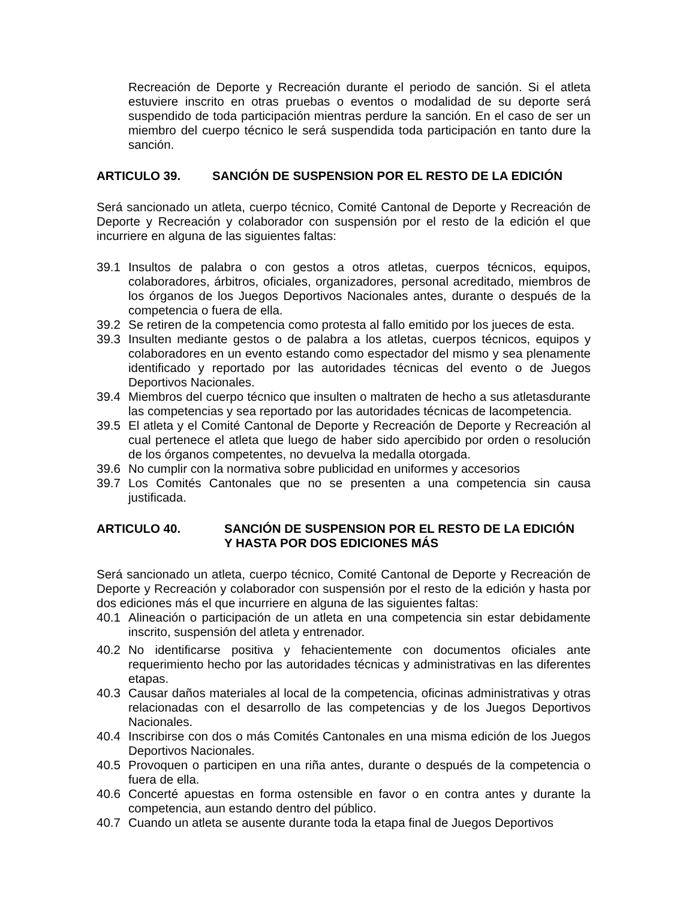Recreación de Deporte y Recreación durante el periodo de sanción. Si el atleta estuviere inscrito en otras pruebas o eventos o modalidad de su deporte será suspendido de toda participación mientras perdure la sanción. En el caso de ser un miembro del cuerpo técnico le será suspendida toda participación en tanto dure la sanción.
ARTICULO 39. SANCIÓN DE SUSPENSION POR EL RESTO DE LA EDICIÓN
Será sancionado un atleta, cuerpo técnico, Comité Cantonal de Deporte y Recreación de Deporte y Recreación y colaborador con suspensión por el resto de la edición el que incurriere en alguna de las siguientes faltas:
39.1 Insultos de palabra o con gestos a otros atletas, cuerpos técnicos, equipos, colaboradores, árbitros, oficiales, organizadores, personal acreditado, miembros de los órganos de los Juegos Deportivos Nacionales antes, durante o después de la competencia o fuera de ella.
39.2 Se retiren de la competencia como protesta al fallo emitido por los jueces de esta.
39.3 Insulten mediante gestos o de palabra a los atletas, cuerpos técnicos, equipos y colaboradores en un evento estando como espectador del mismo y sea plenamente identificado y reportado por las autoridades técnicas del evento o de Juegos Deportivos Nacionales.
39.4 Miembros del cuerpo técnico que insulten o maltraten de hecho a sus atletasdurante las competencias y sea reportado por las autoridades técnicas de lacompetencia.
39.5 El atleta y el Comité Cantonal de Deporte y Recreación de Deporte y Recreación al cual pertenece el atleta que luego de haber sido apercibido por orden o resolución de los órganos competentes, no devuelva la medalla otorgada.
39.6 No cumplir con la normativa sobre publicidad en uniformes y accesorios
39.7 Los Comités Cantonales que no se presenten a una competencia sin causa justificada.
ARTICULO 40. SANCIÓN DE SUSPENSION POR EL RESTO DE LA EDICIÓN
Y HASTA POR DOS EDICIONES MÁS
Será sancionado un atleta, cuerpo técnico, Comité Cantonal de Deporte y Recreación de Deporte y Recreación y colaborador con suspensión por el resto de la edición y hasta por dos ediciones más el que incurriere en alguna de las siguientes faltas:
40.1 Alineación o participación de un atleta en una competencia sin estar debidamente inscrito, suspensión del atleta y entrenador.
40.2 No identificarse positiva y fehacientemente con documentos oficiales ante requerimiento hecho por las autoridades técnicas y administrativas en las diferentes etapas.
40.3 Causar daños materiales al local de la competencia, oficinas administrativas y otras relacionadas con el desarrollo de las competencias y de los Juegos Deportivos Nacionales.
40.4 Inscribirse con dos o más Comités Cantonales en una misma edición de los Juegos Deportivos Nacionales.
40.5 Provoquen o participen en una riña antes, durante o después de la competencia o fuera de ella.
40.6 Concerté apuestas en forma ostensible en favor o en contra antes y durante la competencia, aun estando dentro del público.
40.7 Cuando un atleta se ausente durante toda la etapa final de Juegos Deportivos